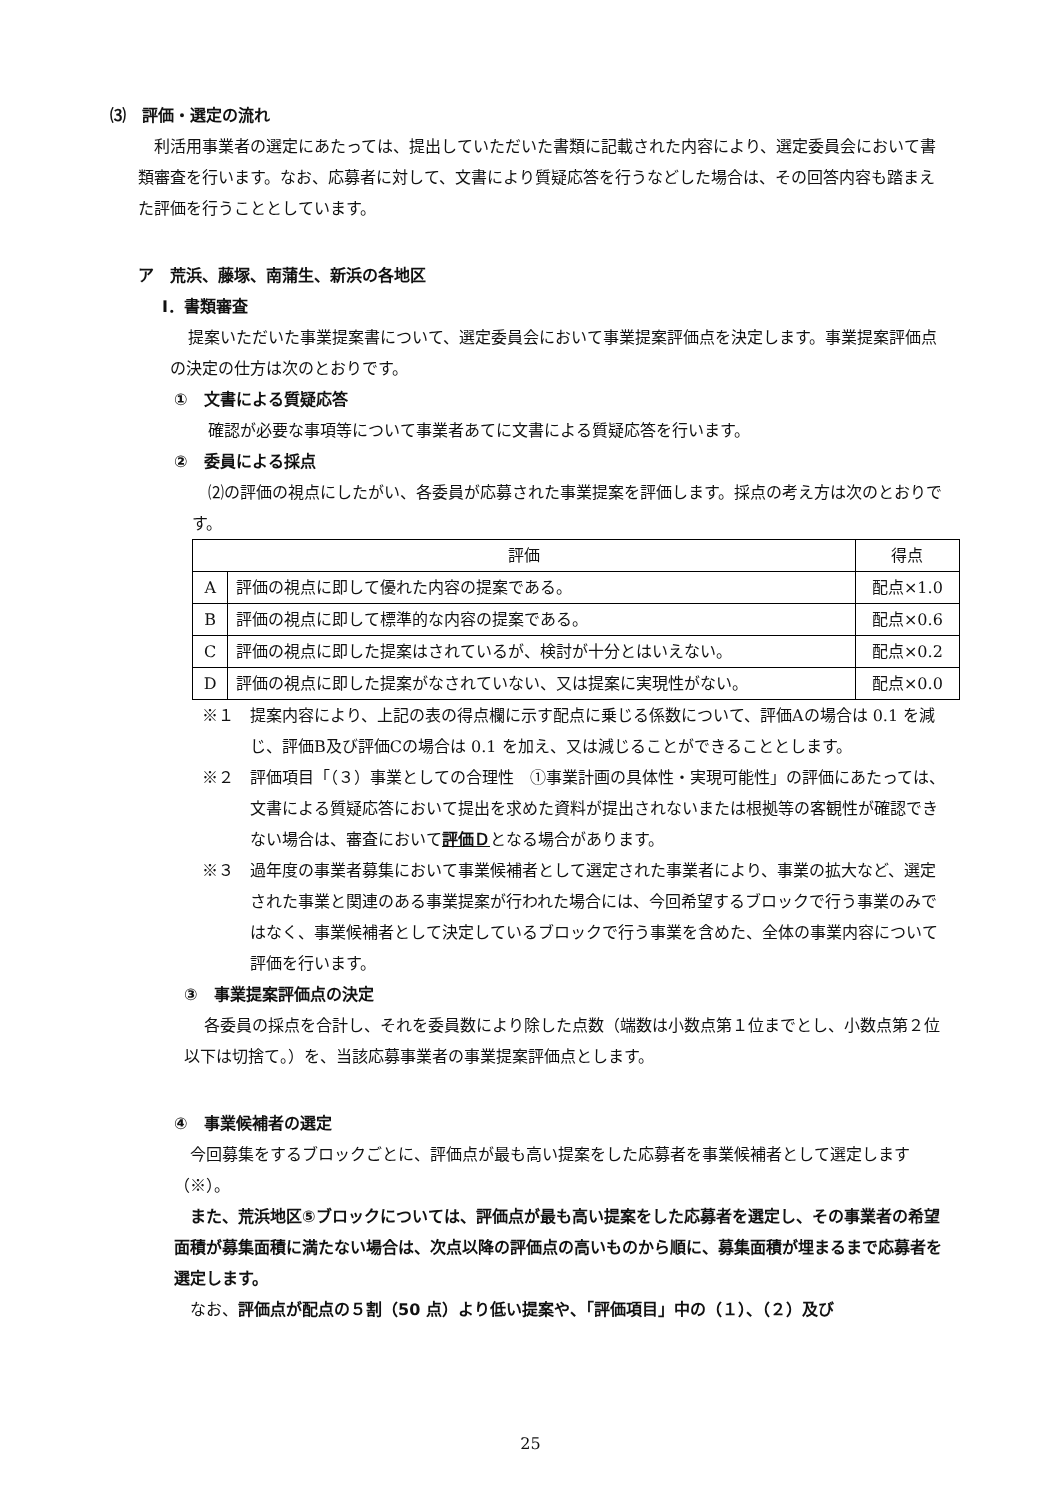⑶　評価・選定の流れ
利活用事業者の選定にあたっては、提出していただいた書類に記載された内容により、選定委員会において書類審査を行います。なお、応募者に対して、文書により質疑応答を行うなどした場合は、その回答内容も踏まえた評価を行うこととしています。
ア　荒浜、藤塚、南蒲生、新浜の各地区
Ⅰ．書類審査
提案いただいた事業提案書について、選定委員会において事業提案評価点を決定します。事業提案評価点の決定の仕方は次のとおりです。
①　文書による質疑応答
確認が必要な事項等について事業者あてに文書による質疑応答を行います。
②　委員による採点
⑵の評価の視点にしたがい、各委員が応募された事業提案を評価します。採点の考え方は次のとおりです。
| 評価 | | 得点 |
| --- | --- | --- |
| A | 評価の視点に即して優れた内容の提案である。 | 配点×1.0 |
| B | 評価の視点に即して標準的な内容の提案である。 | 配点×0.6 |
| C | 評価の視点に即した提案はされているが、検討が十分とはいえない。 | 配点×0.2 |
| D | 評価の視点に即した提案がなされていない、又は提案に実現性がない。 | 配点×0.0 |
※１　提案内容により、上記の表の得点欄に示す配点に乗じる係数について、評価Aの場合は 0.1 を減じ、評価B及び評価Cの場合は 0.1 を加え、又は減じることができることとします。
※２　評価項目「（３）事業としての合理性　①事業計画の具体性・実現可能性」の評価にあたっては、文書による質疑応答において提出を求めた資料が提出されないまたは根拠等の客観性が確認できない場合は、審査において評価Ｄとなる場合があります。
※３　過年度の事業者募集において事業候補者として選定された事業者により、事業の拡大など、選定された事業と関連のある事業提案が行われた場合には、今回希望するブロックで行う事業のみではなく、事業候補者として決定しているブロックで行う事業を含めた、全体の事業内容について評価を行います。
③　事業提案評価点の決定
各委員の採点を合計し、それを委員数により除した点数（端数は小数点第１位までとし、小数点第２位以下は切捨て。）を、当該応募事業者の事業提案評価点とします。
④　事業候補者の選定
今回募集をするブロックごとに、評価点が最も高い提案をした応募者を事業候補者として選定します（※）。
また、荒浜地区⑤ブロックについては、評価点が最も高い提案をした応募者を選定し、その事業者の希望面積が募集面積に満たない場合は、次点以降の評価点の高いものから順に、募集面積が埋まるまで応募者を選定します。
なお、評価点が配点の５割（50 点）より低い提案や、「評価項目」中の（１）、（２）及び
25